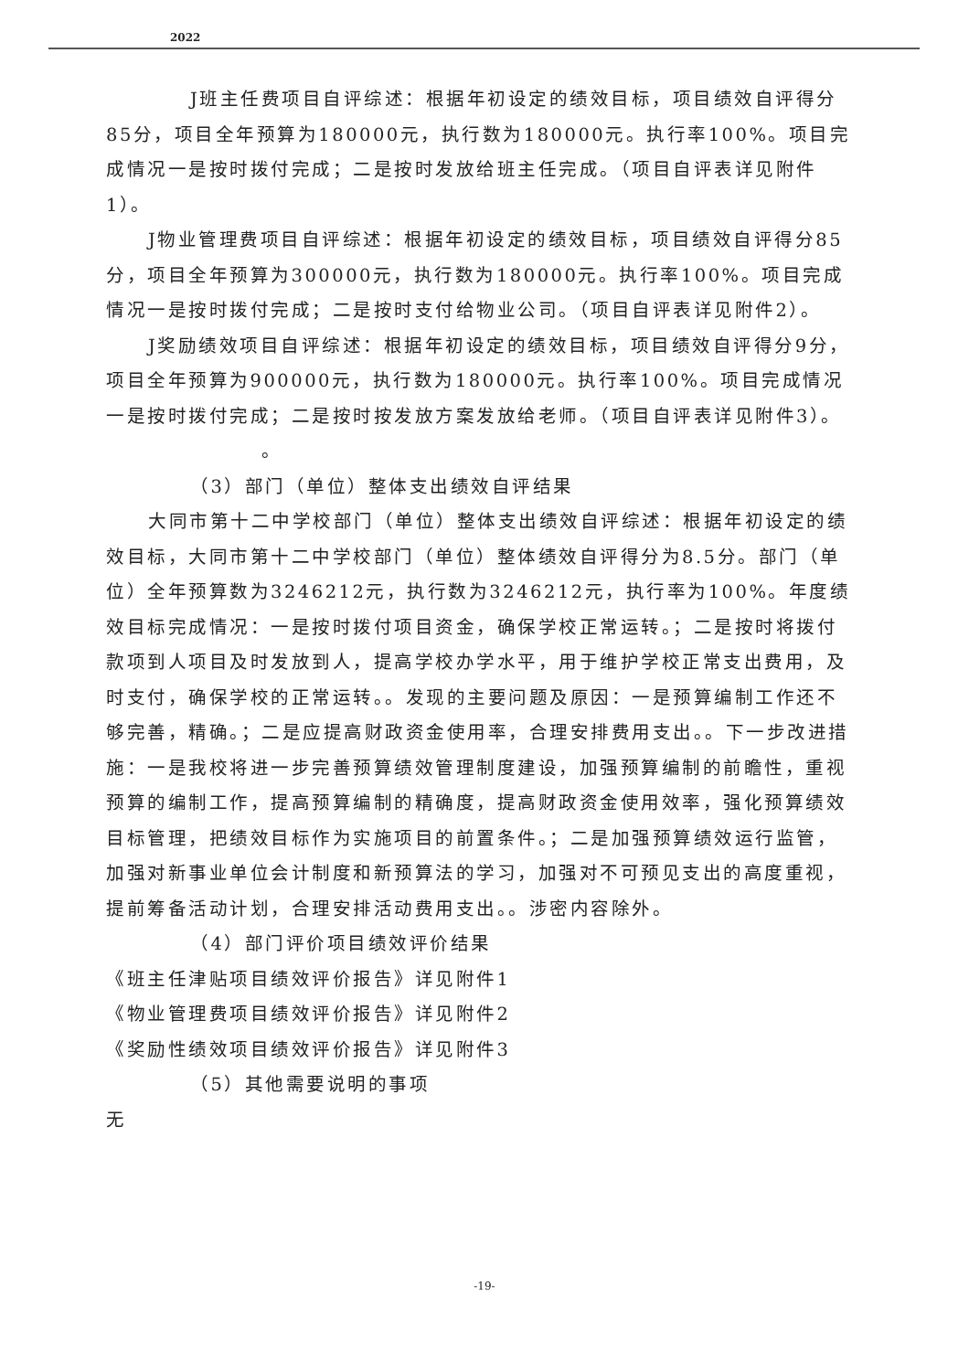2022
J班主任费项目自评综述：根据年初设定的绩效目标，项目绩效自评得分85分，项目全年预算为180000元，执行数为180000元。执行率100%。项目完成情况一是按时拨付完成；二是按时发放给班主任完成。（项目自评表详见附件1）。
J物业管理费项目自评综述：根据年初设定的绩效目标，项目绩效自评得分85分，项目全年预算为300000元，执行数为180000元。执行率100%。项目完成情况一是按时拨付完成；二是按时支付给物业公司。（项目自评表详见附件2）。
J奖励绩效项目自评综述：根据年初设定的绩效目标，项目绩效自评得分9分，项目全年预算为900000元，执行数为180000元。执行率100%。项目完成情况一是按时拨付完成；二是按时按发放方案发放给老师。（项目自评表详见附件3）。
。
（3）部门（单位）整体支出绩效自评结果
大同市第十二中学校部门（单位）整体支出绩效自评综述：根据年初设定的绩效目标，大同市第十二中学校部门（单位）整体绩效自评得分为8.5分。部门（单位）全年预算数为3246212元，执行数为3246212元，执行率为100%。年度绩效目标完成情况：一是按时拨付项目资金，确保学校正常运转。；二是按时将拨付款项到人项目及时发放到人，提高学校办学水平，用于维护学校正常支出费用，及时支付，确保学校的正常运转。。发现的主要问题及原因：一是预算编制工作还不够完善，精确。；二是应提高财政资金使用率，合理安排费用支出。。下一步改进措施：一是我校将进一步完善预算绩效管理制度建设，加强预算编制的前瞻性，重视预算的编制工作，提高预算编制的精确度，提高财政资金使用效率，强化预算绩效目标管理，把绩效目标作为实施项目的前置条件。；二是加强预算绩效运行监管，加强对新事业单位会计制度和新预算法的学习，加强对不可预见支出的高度重视，提前筹备活动计划，合理安排活动费用支出。。涉密内容除外。
（4）部门评价项目绩效评价结果
《班主任津贴项目绩效评价报告》详见附件1
《物业管理费项目绩效评价报告》详见附件2
《奖励性绩效项目绩效评价报告》详见附件3
（5）其他需要说明的事项
无
-19-